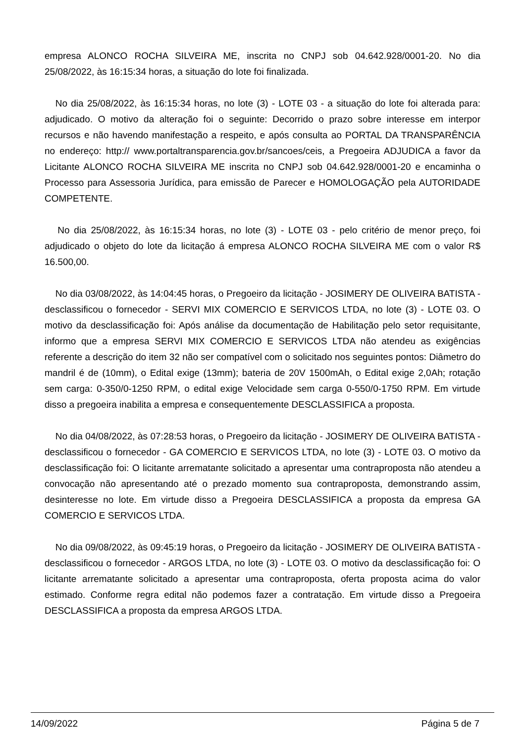empresa ALONCO ROCHA SILVEIRA ME, inscrita no CNPJ sob 04.642.928/0001-20. No dia 25/08/2022, às 16:15:34 horas, a situação do lote foi finalizada.
No dia 25/08/2022, às 16:15:34 horas, no lote (3) - LOTE 03 - a situação do lote foi alterada para: adjudicado. O motivo da alteração foi o seguinte: Decorrido o prazo sobre interesse em interpor recursos e não havendo manifestação a respeito, e após consulta ao PORTAL DA TRANSPARÊNCIA no endereço: http:// www.portaltransparencia.gov.br/sancoes/ceis, a Pregoeira ADJUDICA a favor da Licitante ALONCO ROCHA SILVEIRA ME inscrita no CNPJ sob 04.642.928/0001-20 e encaminha o Processo para Assessoria Jurídica, para emissão de Parecer e HOMOLOGAÇÃO pela AUTORIDADE COMPETENTE.
No dia 25/08/2022, às 16:15:34 horas, no lote (3) - LOTE 03 - pelo critério de menor preço, foi adjudicado o objeto do lote da licitação á empresa ALONCO ROCHA SILVEIRA ME com o valor R$ 16.500,00.
No dia 03/08/2022, às 14:04:45 horas, o Pregoeiro da licitação - JOSIMERY DE OLIVEIRA BATISTA - desclassificou o fornecedor - SERVI MIX COMERCIO E SERVICOS LTDA, no lote (3) - LOTE 03. O motivo da desclassificação foi: Após análise da documentação de Habilitação pelo setor requisitante, informo que a empresa SERVI MIX COMERCIO E SERVICOS LTDA não atendeu as exigências referente a descrição do item 32 não ser compatível com o solicitado nos seguintes pontos: Diâmetro do mandril é de (10mm), o Edital exige (13mm); bateria de 20V 1500mAh, o Edital exige 2,0Ah; rotação sem carga: 0-350/0-1250 RPM, o edital exige Velocidade sem carga 0-550/0-1750 RPM. Em virtude disso a pregoeira inabilita a empresa e consequentemente DESCLASSIFICA a proposta.
No dia 04/08/2022, às 07:28:53 horas, o Pregoeiro da licitação - JOSIMERY DE OLIVEIRA BATISTA - desclassificou o fornecedor - GA COMERCIO E SERVICOS LTDA, no lote (3) - LOTE 03. O motivo da desclassificação foi: O licitante arrematante solicitado a apresentar uma contraproposta não atendeu a convocação não apresentando até o prezado momento sua contraproposta, demonstrando assim, desinteresse no lote. Em virtude disso a Pregoeira DESCLASSIFICA a proposta da empresa GA COMERCIO E SERVICOS LTDA.
No dia 09/08/2022, às 09:45:19 horas, o Pregoeiro da licitação - JOSIMERY DE OLIVEIRA BATISTA - desclassificou o fornecedor - ARGOS LTDA, no lote (3) - LOTE 03. O motivo da desclassificação foi: O licitante arrematante solicitado a apresentar uma contraproposta, oferta proposta acima do valor estimado. Conforme regra edital não podemos fazer a contratação. Em virtude disso a Pregoeira DESCLASSIFICA a proposta da empresa ARGOS LTDA.
14/09/2022 Página 5 de 7